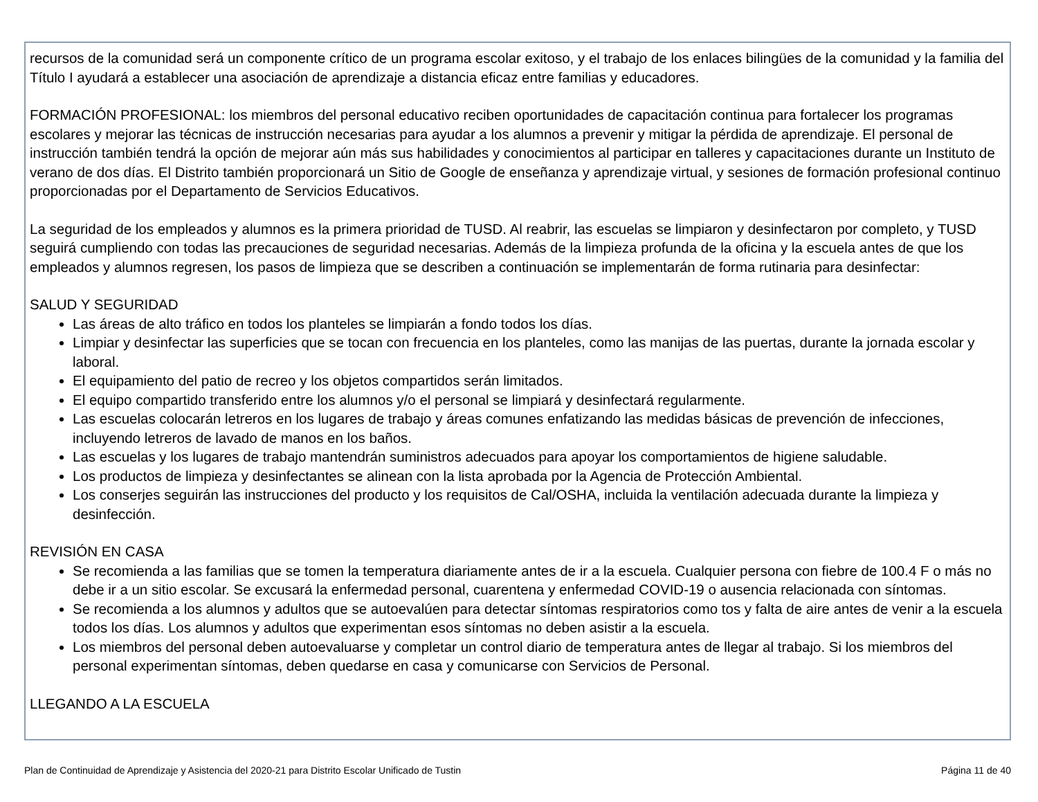recursos de la comunidad será un componente crítico de un programa escolar exitoso, y el trabajo de los enlaces bilingües de la comunidad y la familia del Título I ayudará a establecer una asociación de aprendizaje a distancia eficaz entre familias y educadores.
FORMACIÓN PROFESIONAL: los miembros del personal educativo reciben oportunidades de capacitación continua para fortalecer los programas escolares y mejorar las técnicas de instrucción necesarias para ayudar a los alumnos a prevenir y mitigar la pérdida de aprendizaje. El personal de instrucción también tendrá la opción de mejorar aún más sus habilidades y conocimientos al participar en talleres y capacitaciones durante un Instituto de verano de dos días. El Distrito también proporcionará un Sitio de Google de enseñanza y aprendizaje virtual, y sesiones de formación profesional continuo proporcionadas por el Departamento de Servicios Educativos.
La seguridad de los empleados y alumnos es la primera prioridad de TUSD. Al reabrir, las escuelas se limpiaron y desinfectaron por completo, y TUSD seguirá cumpliendo con todas las precauciones de seguridad necesarias. Además de la limpieza profunda de la oficina y la escuela antes de que los empleados y alumnos regresen, los pasos de limpieza que se describen a continuación se implementarán de forma rutinaria para desinfectar:
SALUD Y SEGURIDAD
Las áreas de alto tráfico en todos los planteles se limpiarán a fondo todos los días.
Limpiar y desinfectar las superficies que se tocan con frecuencia en los planteles, como las manijas de las puertas, durante la jornada escolar y laboral.
El equipamiento del patio de recreo y los objetos compartidos serán limitados.
El equipo compartido transferido entre los alumnos y/o el personal se limpiará y desinfectará regularmente.
Las escuelas colocarán letreros en los lugares de trabajo y áreas comunes enfatizando las medidas básicas de prevención de infecciones, incluyendo letreros de lavado de manos en los baños.
Las escuelas y los lugares de trabajo mantendrán suministros adecuados para apoyar los comportamientos de higiene saludable.
Los productos de limpieza y desinfectantes se alinean con la lista aprobada por la Agencia de Protección Ambiental.
Los conserjes seguirán las instrucciones del producto y los requisitos de Cal/OSHA, incluida la ventilación adecuada durante la limpieza y desinfección.
REVISIÓN EN CASA
Se recomienda a las familias que se tomen la temperatura diariamente antes de ir a la escuela. Cualquier persona con fiebre de 100.4 F o más no debe ir a un sitio escolar. Se excusará la enfermedad personal, cuarentena y enfermedad COVID-19 o ausencia relacionada con síntomas.
Se recomienda a los alumnos y adultos que se autoevalúen para detectar síntomas respiratorios como tos y falta de aire antes de venir a la escuela todos los días. Los alumnos y adultos que experimentan esos síntomas no deben asistir a la escuela.
Los miembros del personal deben autoevaluarse y completar un control diario de temperatura antes de llegar al trabajo. Si los miembros del personal experimentan síntomas, deben quedarse en casa y comunicarse con Servicios de Personal.
LLEGANDO A LA ESCUELA
Plan de Continuidad de Aprendizaje y Asistencia del 2020-21 para Distrito Escolar Unificado de Tustin Página 11 de 40